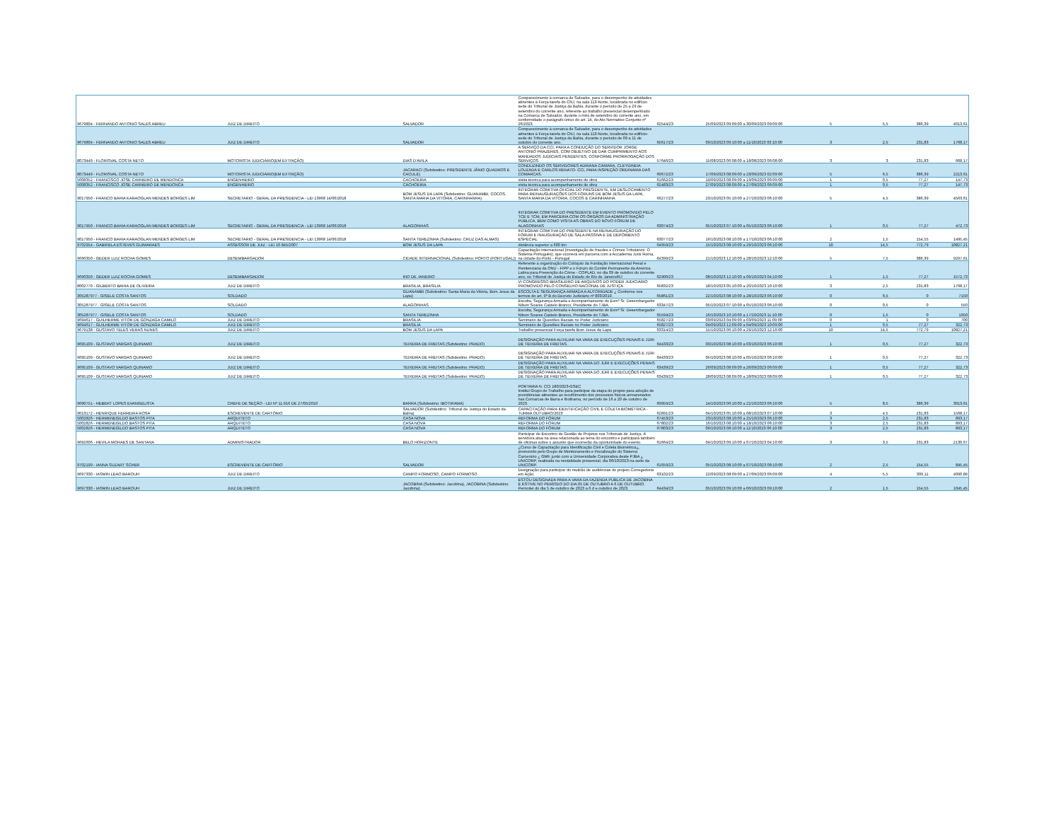| 9679804 - FERNANDO ANTONIO SALES ABREU | JUIZ DE DIREITO | SALVADOR | Comparecimento à comarca de Salvador, para o desempenho de atividades atinentes à Força-tarefa do CNJ, na sala 113-Norte, localizada no edifício-sede do Tribunal de Justiça da Bahia, durante o período de 25 a 29 de setembro do corrente ano, referente ao trabalho presencial desempenhado na Comarca de Salvador, durante o mês de setembro do corrente ano, em conformidade o parágrafo único do art. 14, do Ato Normativo Conjunto nº 26/2023. | 62544/23 | 25/09/2023 09:09:00 a 30/09/2023 09:09:00 | 5 | 5,5 | 386,39 | 4013,61 |
| 9679804 - FERNANDO ANTONIO SALES ABREU | JUIZ DE DIREITO | SALVADOR | Comparecimento à comarca de Salvador, para o desempenho de atividades atinentes à Força-tarefa do CNJ, na sala 113-Norte, localizada no edifício-sede do Tribunal de Justiça da Bahia, durante o período de 09 a 11 de outubro do corrente ano. | 65617/23 | 09/10/2023 09:10:00 a 11/10/2023 03:10:00 | 3 | 2,5 | 231,83 | 1768,17 |
| 8073449 - FLORISVAL COSTA NETO | MOTORISTA JUDICIÁRIO(EM EXTINÇÃO) | DIAS D'AVILA | A SERVIÇO DA CCI, PARA A CONDUÇÃO DO SERVIDOR JORGE ANTONIO PRAZERES, COM OBJETIVO DE DAR CUMPRIMENTO AOS MANDADOS JUDICIAIS PENDENTES, CONFORME PRORROGAÇÃO DOS SERVIÇOS | 57646/23 | 15/08/2023 06:08:00 a 18/08/2023 06:08:00 | 3 | 3 | 231,83 | 668,17 |
| 8073449 - FLORISVAL COSTA NETO | MOTORISTA JUDICIÁRIO(EM EXTINÇÃO) | JACARACI (Subdestino: PRESIDENTE JÂNIO QUADROS E CACULÉ) | CONDUZINDO OS SERVIDORES ADRIANA CAMARA, CLEYDINEIA LOUZADA E CARLOS RENATO- CCI, PARA INSPEÇÃO ORDINÁRIA DAS COMARCAS. | 60672/23 | 17/09/2023 08:09:00 a 23/09/2023 02:09:00 | 5 | 6,5 | 386,39 | 2213,61 |
| 5008352 - FRANCISCO JOSE CARNEIRO DE MENDONCA | ENGENHEIRO | CACHOEIRA | visita técnica para acompanhamento de obra | 61662/23 | 19/09/2023 08:09:00 a 19/09/2023 06:09:00 | 1 | 0,5 | 77,27 | 147,73 |
| 5008352 - FRANCISCO JOSE CARNEIRO DE MENDONCA | ENGENHEIRO | CACHOEIRA | visita técnica para acompanhamento de obra | 62483/23 | 27/09/2023 08:09:00 a 27/09/2023 06:09:00 | 1 | 0,5 | 77,27 | 147,73 |
| 9017950 - FRANCO BAHIA KARAOGLAN MENDES BORGES LIM | SECRETARIO - GERAL DA PRESIDENCIA - LEI 13968 14/06/2018 | BOM JESUS DA LAPA (Subdestino: GUANAMBI, COCOS, SANTA MARIA DA VITORIA, CARINHANHA) | INTEGRAR COMITIVA OFICIAL DO PRESIDENTE, EM DESLOCAMENTO PARA REINAUGURAÇÕES DOS FÓRUNS DE BOM JESUS DA LAPA, SANTA MARIA DA VITORIA, COCOS E CARINHANHA | 66277/23 | 23/10/2023 05:10:00 a 27/10/2023 06:10:00 | 5 | 4,5 | 386,39 | 4563,61 |
| 9017950 - FRANCO BAHIA KARAOGLAN MENDES BORGES LIM | SECRETARIO - GERAL DA PRESIDENCIA - LEI 13968 14/06/2018 | ALAGOINHAS | INTEGRAR COMITIVA DO PRESIDENTE EM EVENTO PROMOVIDO PELO TCE E TCM, EM PARCERIA COM OS ÓRGÃOS DA ADMINISTRAÇÃO PÚBLICA, BEM COMO VISITA AS OBRAS DO NOVO FÓRUM DE ALAGOINHAS | 63074/23 | 05/10/2023 07:10:00 a 05/10/2023 06:10:00 | 1 | 0,5 | 77,27 | 472,73 |
| 9017950 - FRANCO BAHIA KARAOGLAN MENDES BORGES LIM | SECRETARIO - GERAL DA PRESIDENCIA - LEI 13968 14/06/2018 | SANTA TEREZINHA (Subdestino: CRUZ DAS ALMAS) | INTEGRAR COMITIVA DO PRESIDENTE NA REINAUGURAÇÃO DO FÓRUM E INAUGURAÇÃO DE SALA PASSIVA E DE DEPOIMENTO ESPECIAL | 63077/23 | 16/10/2023 08:10:00 a 17/10/2023 06:10:00 | 2 | 1,5 | 154,55 | 1495,45 |
| 9702954 - GABRIELA ESTEVES GUIMARAES | ASSESSOR DE JUIZ - LEI 10.845/2007 | BOM JESUS DA LAPA | distância superior a 600 km | 64959/23 | 15/10/2023 08:10:00 a 29/10/2023 06:10:00 | 10 | 14,5 | 772,79 | 10827,21 |
| 9696350 - GEDER LUIZ ROCHA GOMES | DESEMBARGADOR | CIDADE INTERNACIONAL (Subdestino: PORTO (PORTUGAL)) | Capacitação internacional (Investigação de fraudes e Crimes Tributários: O Sistema Português), que ocorrerá em parceria com a Accademia Juris Roma, na cidade do Porto - Portugal. | 64399/23 | 21/10/2023 12:10:00 a 28/10/2023 12:10:00 | 5 | 7,5 | 386,39 | 9297,61 |
| 9696350 - GEDER LUIZ ROCHA GOMES | DESEMBARGADOR | RIO DE JANEIRO | Referente a organização do Colóquio da Fundação Internacional Penal e Penitenciaria da ONU - FIPP e o Fórum do Comitê Permanente da América Latina para Prevenção do Crime - COPLAD, no dia 09 de outubro do corrente ano, no Tribunal de Justiça do Estado do Rio de Janeiro/RJ | 62906/23 | 08/10/2023 12:10:00 a 09/10/2023 04:10:00 | 1 | 1,5 | 77,27 | 1572,73 |
| 8002770 - GILBERTO BAHIA DE OLIVEIRA | JUIZ DE DIREITO | BRASILIA, BRASILIA | VI CONGRESSO BRASILEIRO DE ARQUIVOS DO PODER JUDICIÁRIO PROMOVIDO PELO CONSELHO NACIONAL DE JUSTIÇA | 65832/23 | 18/10/2023 05:10:00 a 20/10/2023 10:10:00 | 3 | 2,5 | 231,83 | 1768,17 |
| 305287977 - GISELE COSTA SANTOS | SOLDADO | GUANAMBI (Subdestino: Santa Maria da Vitória, Bom Jesus da Lapa) | ESCOLTA E SEGURANÇA ARMADA A AUTORIDADE ¿ Conforme nos termos do art. 9º B do Decreto Judiciário nº 803/2019. | 65861/23 | 22/10/2023 08:10:00 a 28/10/2023 06:10:00 | 0 | 6,5 | 0 | 7150 |
| 305287977 - GISELE COSTA SANTOS | SOLDADO | ALAGOINHAS | Escolta, Segurança Armada e Acompanhamento do Exmº Sr. Desembargador Nilson Soares Castelo Branco, Presidente do TJBA. | 63347/23 | 05/10/2023 07:10:00 a 05/10/2023 06:10:00 | 0 | 0,5 | 0 | 550 |
| 305287977 - GISELE COSTA SANTOS | SOLDADO | SANTA TEREZINHA | Escolta, Segurança Armada e Acompanhamento do Exmº Sr. Desembargador Nilson Soares Castelo Branco, Presidente do TJBA. | 65594/23 | 16/10/2023 10:10:00 a 17/10/2023 11:10:00 | 0 | 1,5 | 0 | 1650 |
| 9694617 - GUILHERME VITOR DE GONZAGA CAMILO | JUIZ DE DIREITO | BRASILIA | Seminário de Questões Raciais no Poder Judiciário | 65827/23 | 03/09/2023 04:09:00 a 03/09/2023 11:09:00 | 0 | 1 | 0 | 700 |
| 9694617 - GUILHERME VITOR DE GONZAGA CAMILO | JUIZ DE DIREITO | BRASILIA | Seminário de Questões Raciais no Poder Judiciário | 65827/23 | 04/09/2023 12:09:00 a 04/09/2023 10:09:00 | 1 | 0,5 | 77,27 | 322,73 |
| 9679138 - GUSTAVO TELES VERAS NUNES | JUIZ DE DIREITO | BOM JESUS DA LAPA | Trabalho presencial Força tarefa Bom Jesus da Lapa | 63314/23 | 15/10/2023 06:10:00 a 29/10/2023 12:10:00 | 10 | 14,5 | 772,79 | 10827,21 |
| 9695109 - GUSTAVO VARGAS QUINAMO | JUIZ DE DIREITO | TEIXEIRA DE FREITAS (Subdestino: PRADO) | DESIGNAÇÃO PARA AUXILIAR NA VARA DE EXECUÇÕES PENAIS E JÚRI DE TEIXEIRA DE FREITAS. | 64433/23 | 03/10/2023 08:10:00 a 03/10/2023 06:10:00 | 1 | 0,5 | 77,27 | 322,73 |
| 9695109 - GUSTAVO VARGAS QUINAMO | JUIZ DE DIREITO | TEIXEIRA DE FREITAS (Subdestino: PRADO) | DESIGNAÇÃO PARA AUXILIAR NA VARA DE EXECUÇÕES PENAIS E JÚRI DE TEIXEIRA DE FREITAS. | 64433/23 | 05/10/2023 08:10:00 a 05/10/2023 06:10:00 | 1 | 0,5 | 77,27 | 322,73 |
| 9695109 - GUSTAVO VARGAS QUINAMO | JUIZ DE DIREITO | TEIXEIRA DE FREITAS (Subdestino: PRADO) | DESIGNAÇÃO PARA AUXILIAR NA VARA DO JÚRI E EXECUÇÕES PENAIS DE TEIXEIRA DE FREITAS. | 63439/23 | 26/09/2023 08:09:00 a 26/09/2023 06:09:00 | 1 | 0,5 | 77,27 | 322,73 |
| 9695109 - GUSTAVO VARGAS QUINAMO | JUIZ DE DIREITO | TEIXEIRA DE FREITAS (Subdestino: PRADO) | DESIGNAÇÃO PARA AUXILIAR NA VARA DO JÚRI E EXECUÇÕES PENAIS DE TEIXEIRA DE FREITAS. | 63439/23 | 28/09/2023 08:09:00 a 28/09/2023 08:09:00 | 1 | 0,5 | 77,27 | 322,73 |
| 9690751 - HEBERT LOPES EVANGELISTA | CHEFE DE SEÇÃO - LEI Nº 11.916 DE 27/05/2010 | BARRA (Subdestino: IBOTIRAMA) | PORTARIA N. CCI 180/2023-GSEC Institui Grupo de Trabalho para participar da etapa do projeto para adoção de providências atinentes ao recolhimento dos processos físicos armazenados nas Comarcas de Barra e Ibotirama, no período de 16 a 20 de outubro de 2023. | 60959/23 | 14/10/2023 06:10:00 a 22/10/2023 06:10:00 | 5 | 8,5 | 386,39 | 3013,61 |
| 9013172 - HENRIQUE FERREIRA ROSA | ESCREVENTE DE CARTÓRIO | SALVADOR (Subdestino: Tribunal de Justiça do Estado da Bahia) | CAPACITAÇÃO PARA IDENTIFICAÇÃO CIVIL E COLETA BIOMÉTRICA - TURMA OUTUBRO/2023 | 62891/23 | 04/10/2023 05:10:00 a 08/10/2023 07:10:00 | 3 | 4,5 | 231,83 | 1568,17 |
| 5002826 - HERMENEGILDO BASTOS PITA | ARQUITETO | CASA NOVA | REFORMA DO FÓRUM | 67453/23 | 23/10/2023 08:10:00 a 25/10/2023 06:10:00 | 3 | 2,5 | 231,83 | 893,17 |
| 5002826 - HERMENEGILDO BASTOS PITA | ARQUITETO | CASA NOVA | REFORMA DO FÓRUM | 67802/23 | 16/10/2023 08:10:00 a 18/10/2023 06:10:00 | 3 | 2,5 | 231,83 | 893,17 |
| 5002826 - HERMENEGILDO BASTOS PITA | ARQUITETO | CASA NOVA | REFORMA DO FÓRUM | 67803/23 | 09/10/2023 08:10:00 a 11/10/2023 06:10:00 | 3 | 2,5 | 231,83 | 893,17 |
| 9692606 - HEVILA MORAES DE SANTANA | ADMINISTRADOR | BELO HORIZONTE | Participar do Encontro de Gestão de Projetos nos Tribunais de Justiça. A servidora atua na área relacionada ao tema do encontro e participará também de oficinas sobre o assunto que ocorrerão da oportunidade do evento. | 61664/23 | 04/10/2023 09:10:00 a 07/10/2023 04:10:00 | 3 | 3,5 | 231,83 | 2130,67 |
| 9702199 - IANNA SUZART SCHER | ESCREVENTE DE CARTÓRIO | SALVADOR | ¿Curso de Capacitação para Identificação Civil e Coleta Biométrica¿, promovido pelo Grupo de Monitoramento e Fiscalização do Sistema Carcerário ¿ GMF, junto com a Universidade Corporativa deste PJBA ¿ UNICORP, realizada na modalidade presencial, dia 06/10/2023 na sede da UNICORP. | 61659/23 | 05/10/2023 08:10:00 a 07/10/2023 08:10:00 | 2 | 2,5 | 154,55 | 845,45 |
| 9697330 - IASMIN LEAO BAROUH | JUIZ DE DIREITO | CAMPO FORMOSO, CAMPO FORMOSO | Designação para participar do mutirão de audiências do projeto Corregedoria em Ação. | 63102/23 | 22/09/2023 08:09:00 a 27/09/2023 06:09:00 | 4 | 5,5 | 309,11 | 4090,89 |
| 9697330 - IASMIN LEAO BAROUH | JUIZ DE DIREITO | JACOBINA (Subdestino: Jacobina), JACOBINA (Subdestino: Jacobina) | ESTOU DESIGNADA PARA A VARA DA FAZENDA PÚBLICA DE JACOBINA E ESTIVE NO PERÍODO DO DIA 05 DE OUTUBRO A 6 DE OUTUBRO. Pernoitei do dia 5 de outubro de 2023 a 6 d e outubro de 2023. | 64434/23 | 05/10/2023 09:10:00 a 06/10/2023 09:10:00 | 2 | 1,5 | 154,55 | 1045,45 |